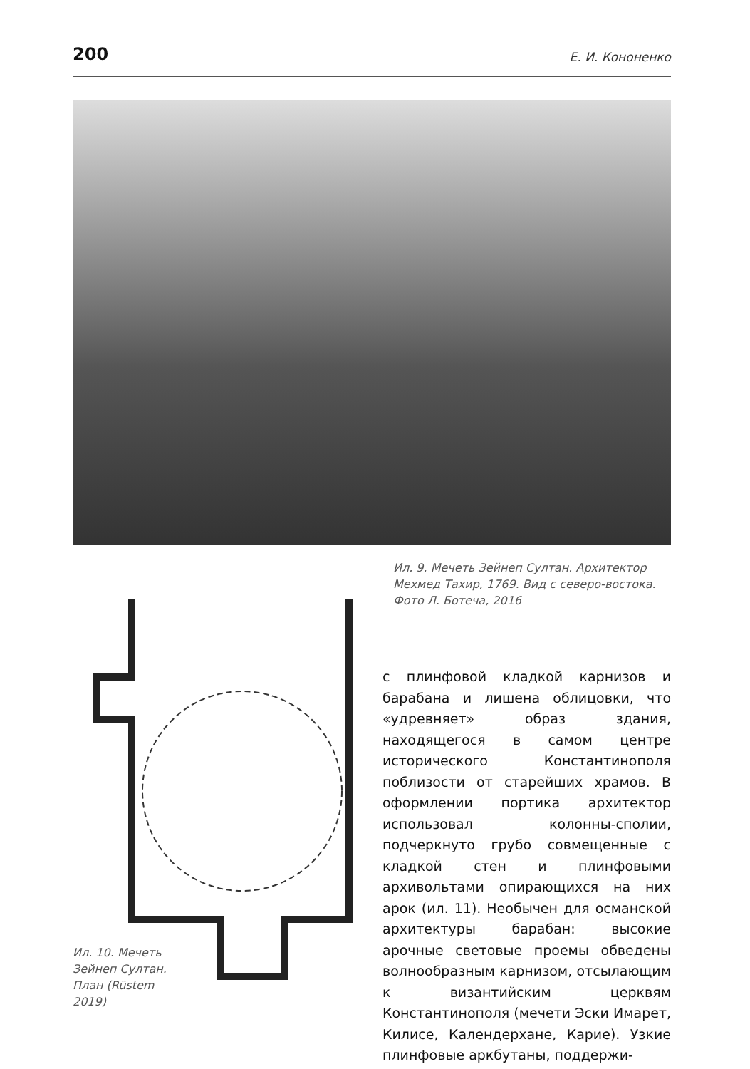200 Е. И. Кононенко
Ил. 9. Мечеть Зейнеп Султан. Архитектор Мехмед Тахир, 1769. Вид с северо-востока. Фото Л. Ботеча, 2016
Ил. 10. Мечеть Зейнеп Султан. План (Rüstem 2019)
с плинфовой кладкой карнизов и барабана и лишена облицовки, что «удревняет» образ здания, находящегося в самом центре исторического Константинополя поблизости от старейших храмов. В оформлении портика архитектор использовал колонны-сполии, подчеркнуто грубо совмещенные с кладкой стен и плинфовыми архивольтами опирающихся на них арок (ил. 11). Необычен для османской архитектуры барабан: высокие арочные световые проемы обведены волнообразным карнизом, отсылающим к византийским церквям Константинополя (мечети Эски Имарет, Килисе, Календерхане, Карие). Узкие плинфовые аркбутаны, поддержи-